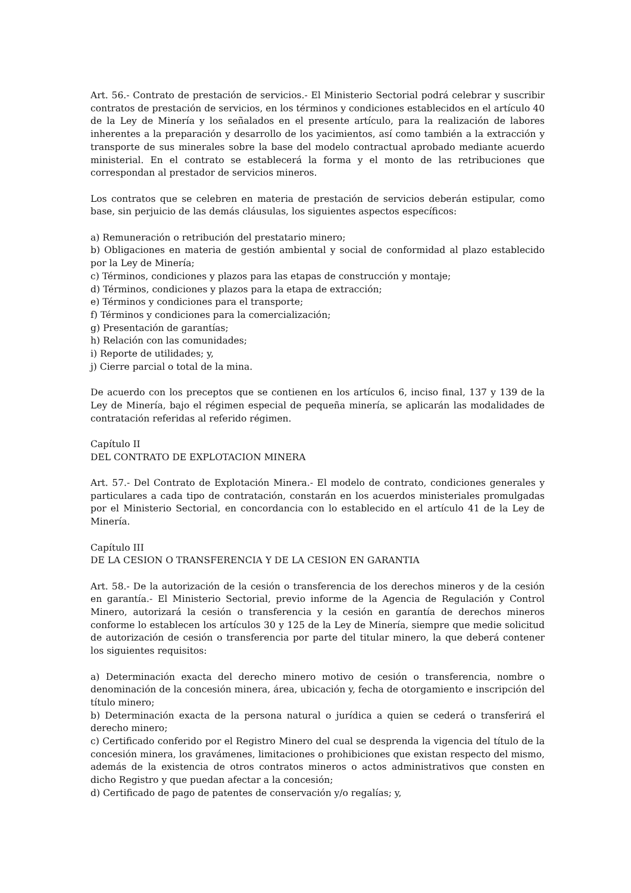Art. 56.- Contrato de prestación de servicios.- El Ministerio Sectorial podrá celebrar y suscribir contratos de prestación de servicios, en los términos y condiciones establecidos en el artículo 40 de la Ley de Minería y los señalados en el presente artículo, para la realización de labores inherentes a la preparación y desarrollo de los yacimientos, así como también a la extracción y transporte de sus minerales sobre la base del modelo contractual aprobado mediante acuerdo ministerial. En el contrato se establecerá la forma y el monto de las retribuciones que correspondan al prestador de servicios mineros.
Los contratos que se celebren en materia de prestación de servicios deberán estipular, como base, sin perjuicio de las demás cláusulas, los siguientes aspectos específicos:
a) Remuneración o retribución del prestatario minero;
b) Obligaciones en materia de gestión ambiental y social de conformidad al plazo establecido por la Ley de Minería;
c) Términos, condiciones y plazos para las etapas de construcción y montaje;
d) Términos, condiciones y plazos para la etapa de extracción;
e) Términos y condiciones para el transporte;
f) Términos y condiciones para la comercialización;
g) Presentación de garantías;
h) Relación con las comunidades;
i) Reporte de utilidades; y,
j) Cierre parcial o total de la mina.
De acuerdo con los preceptos que se contienen en los artículos 6, inciso final, 137 y 139 de la Ley de Minería, bajo el régimen especial de pequeña minería, se aplicarán las modalidades de contratación referidas al referido régimen.
Capítulo II
DEL CONTRATO DE EXPLOTACION MINERA
Art. 57.- Del Contrato de Explotación Minera.- El modelo de contrato, condiciones generales y particulares a cada tipo de contratación, constarán en los acuerdos ministeriales promulgadas por el Ministerio Sectorial, en concordancia con lo establecido en el artículo 41 de la Ley de Minería.
Capítulo III
DE LA CESION O TRANSFERENCIA Y DE LA CESION EN GARANTIA
Art. 58.- De la autorización de la cesión o transferencia de los derechos mineros y de la cesión en garantía.- El Ministerio Sectorial, previo informe de la Agencia de Regulación y Control Minero, autorizará la cesión o transferencia y la cesión en garantía de derechos mineros conforme lo establecen los artículos 30 y 125 de la Ley de Minería, siempre que medie solicitud de autorización de cesión o transferencia por parte del titular minero, la que deberá contener los siguientes requisitos:
a) Determinación exacta del derecho minero motivo de cesión o transferencia, nombre o denominación de la concesión minera, área, ubicación y, fecha de otorgamiento e inscripción del título minero;
b) Determinación exacta de la persona natural o jurídica a quien se cederá o transferirá el derecho minero;
c) Certificado conferido por el Registro Minero del cual se desprenda la vigencia del título de la concesión minera, los gravámenes, limitaciones o prohibiciones que existan respecto del mismo, además de la existencia de otros contratos mineros o actos administrativos que consten en dicho Registro y que puedan afectar a la concesión;
d) Certificado de pago de patentes de conservación y/o regalías; y,